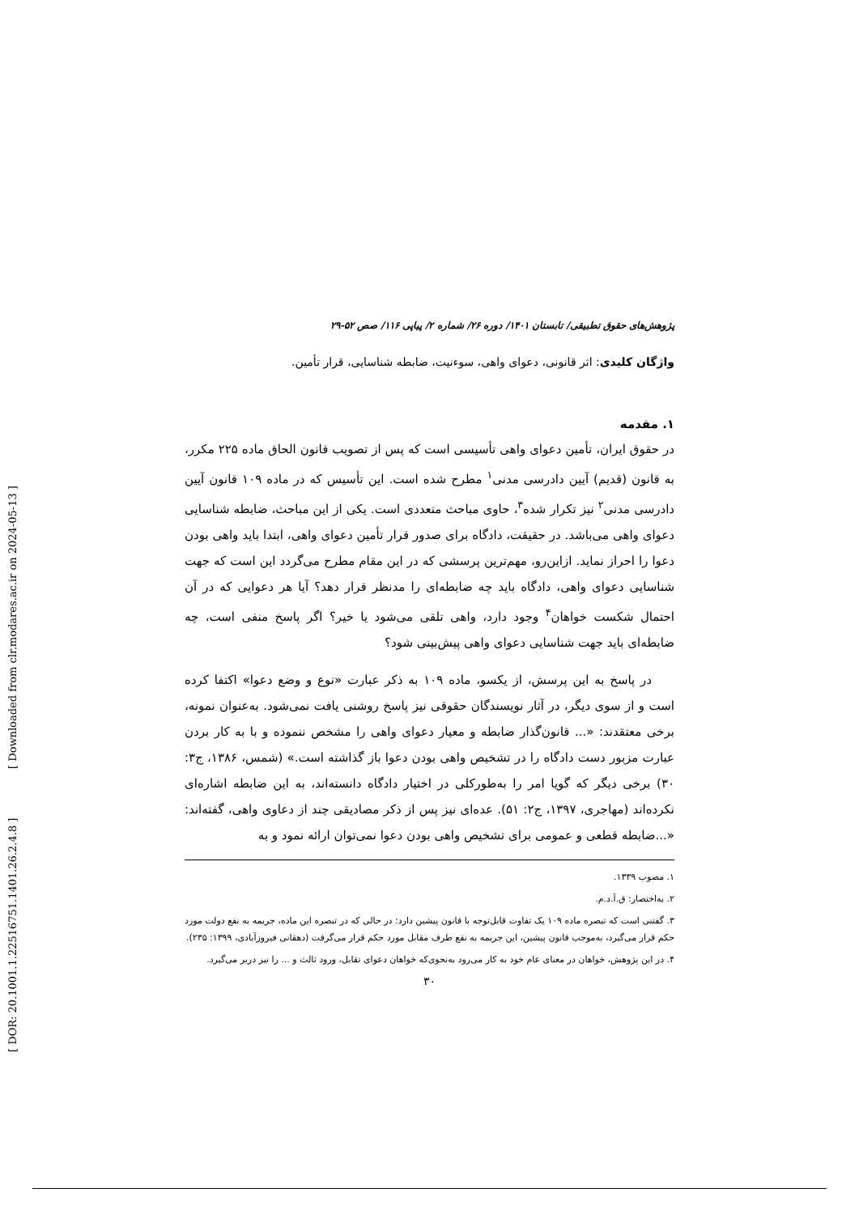[ DOR: 20.1001.1.22516751.1401.26.2.4.8 ] [ Downloaded from clr.modares.ac.ir on 2024-05-13 ]
پژوهش‌های حقوق تطبیقی/ تابستان ۱۴۰۱/ دوره ۲۶/ شماره ۲/ پیاپی ۱۱۶/ صص ۵۲-۲۹
واژگان کلیدی: اثر قانونی، دعوای واهی، سوءنیت، ضابطه شناسایی، قرار تأمین.
۱. مقدمه
در حقوق ایران، تأمین دعوای واهی تأسیسی است که پس از تصویب قانون الحاق ماده ۲۲۵ مکرر، به قانون (قدیم) آیین دادرسی مدنی<sup>۱</sup> مطرح شده است. این تأسیس که در ماده ۱۰۹ قانون آیین دادرسی مدنی<sup>۲</sup> نیز تکرار شده<sup>۳</sup>، حاوی مباحث متعددی است. یکی از این مباحث، ضابطه شناسایی دعوای واهی می‌باشد. در حقیقت، دادگاه برای صدور قرار تأمین دعوای واهی، ابتدا باید واهی بودن دعوا را احراز نماید. ازاین‌رو، مهم‌ترین پرسشی که در این مقام مطرح می‌گردد این است که جهت شناسایی دعوای واهی، دادگاه باید چه ضابطه‌ای را مدنظر قرار دهد؟ آیا هر دعوایی که در آن احتمال شکست خواهان<sup>۴</sup> وجود دارد، واهی تلقی می‌شود یا خیر؟ اگر پاسخ منفی است، چه ضابطه‌ای باید جهت شناسایی دعوای واهی پیش‌بینی شود؟
در پاسخ به این پرسش، از یکسو، ماده ۱۰۹ به ذکر عبارت «نوع و وضع دعوا» اکتفا کرده است و از سوی دیگر، در آثار نویسندگان حقوقی نیز پاسخ روشنی یافت نمی‌شود. به‌عنوان نمونه، برخی معتقدند: «... قانون‌گذار ضابطه و معیار دعوای واهی را مشخص ننموده و با به کار بردن عبارت مزبور دست دادگاه را در تشخیص واهی بودن دعوا باز گذاشته است.» (شمس، ۱۳۸۶، ج۳: ۳۰) برخی دیگر که گویا امر را به‌طورکلی در اختیار دادگاه دانسته‌اند، به این ضابطه اشاره‌ای نکرده‌اند (مهاجری، ۱۳۹۷، ج۲: ۵۱). عده‌ای نیز پس از ذکر مصادیقی چند از دعاوی واهی، گفته‌اند: «...ضابطه قطعی و عمومی برای تشخیص واهی بودن دعوا نمی‌توان ارائه نمود و به
۱. مصوب ۱۳۳۹.
۲. به‌اختصار: ق.آ.د.م.
۳. گفتنی است که تبصره ماده ۱۰۹ یک تفاوت قابل‌توجه با قانون پیشین دارد: در حالی که در تبصره این ماده، جریمه به نفع دولت مورد حکم قرار می‌گیرد، به‌موجب قانون پیشین، این جریمه به نفع طرف مقابل مورد حکم قرار می‌گرفت (دهقانی فیروزآبادی، ۱۳۹۹: ۲۳۵).
۴. در این پژوهش، خواهان در معنای عام خود به کار می‌رود به‌نحوی‌که خواهان دعوای تقابل، ورود ثالث و ... را نیز دربر می‌گیرد.
۳۰